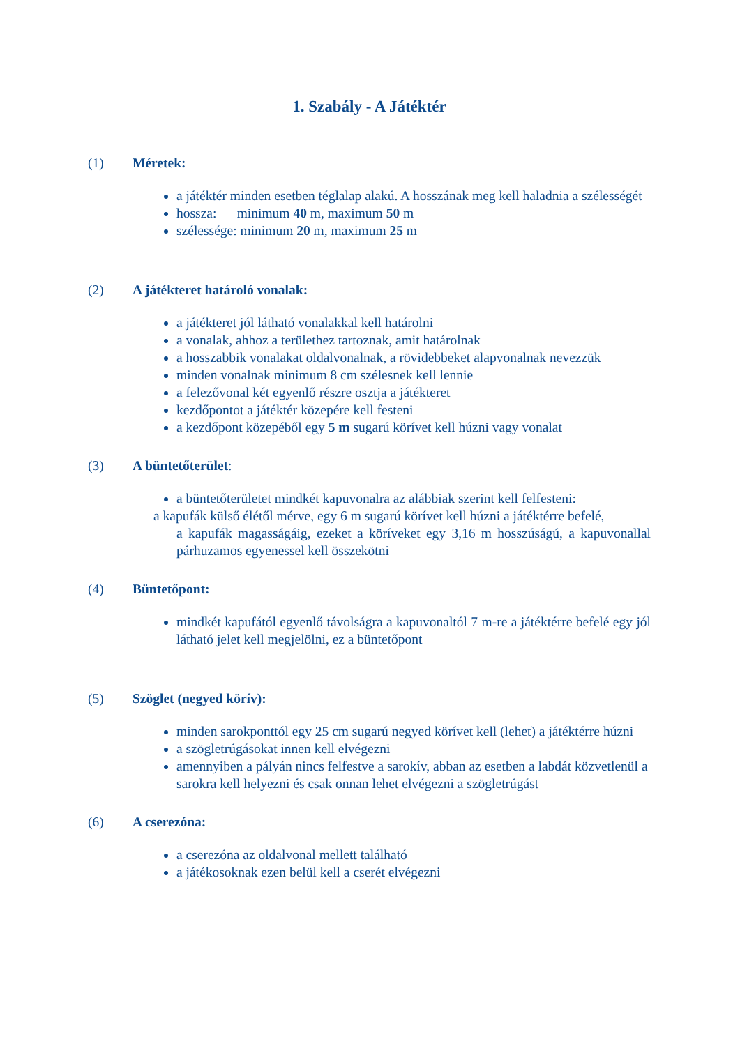1. Szabály - A Játéktér
(1) Méretek:
a játéktér minden esetben téglalap alakú. A hosszának meg kell haladnia a szélességét
hossza: minimum 40 m, maximum 50 m
szélessége: minimum 20 m, maximum 25 m
(2) A játékteret határoló vonalak:
a játékteret jól látható vonalakkal kell határolni
a vonalak, ahhoz a területhez tartoznak, amit határolnak
a hosszabbik vonalakat oldalvonalnak, a rövidebbeket alapvonalnak nevezzük
minden vonalnak minimum 8 cm szélesnek kell lennie
a felezővonal két egyenlő részre osztja a játékteret
kezdőpontot a játéktér közepére kell festeni
a kezdőpont közepéből egy 5 m sugarú körívet kell húzni vagy vonalat
(3) A büntetőterület:
a büntetőterületet mindkét kapuvonalra az alábbiak szerint kell felfesteni:
a kapufák külső élétől mérve, egy 6 m sugarú körívet kell húzni a játéktérre befelé,
a kapufák magasságáig, ezeket a köríveket egy 3,16 m hosszúságú, a kapuvonallal párhuzamos egyenessel kell összekötni
(4) Büntetőpont:
mindkét kapufától egyenlő távolságra a kapuvonaltól 7 m-re a játéktérre befelé egy jól látható jelet kell megjelölni, ez a büntetőpont
(5) Szöglet (negyed körív):
minden sarokponttól egy 25 cm sugarú negyed körívet kell (lehet) a játéktérre húzni
a szögletrúgásokat innen kell elvégezni
amennyiben a pályán nincs felfestve a sarokív, abban az esetben a labdát közvetlenül a sarokra kell helyezni és csak onnan lehet elvégezni a szögletrúgást
(6) A cserezóna:
a cserezóna az oldalvonal mellett található
a játékosoknak ezen belül kell a cserét elvégezni